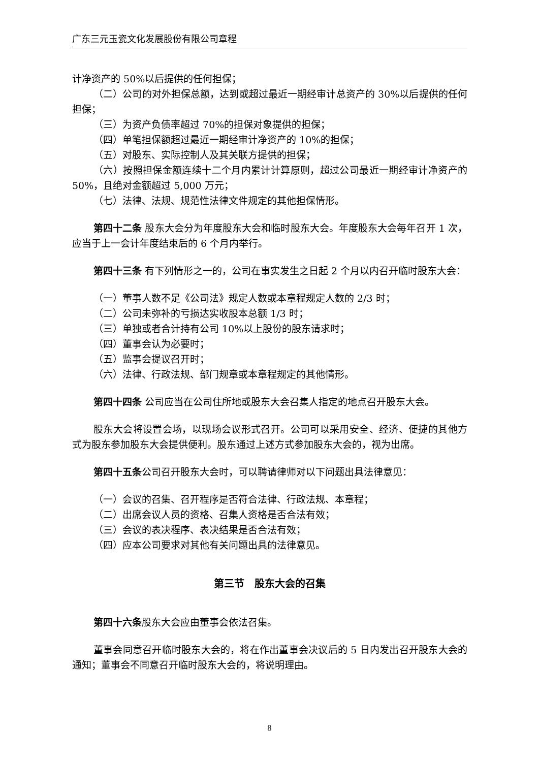广东三元玉瓷文化发展股份有限公司章程
计净资产的 50%以后提供的任何担保；
（二）公司的对外担保总额，达到或超过最近一期经审计总资产的 30%以后提供的任何担保；
（三）为资产负债率超过 70%的担保对象提供的担保；
（四）单笔担保额超过最近一期经审计净资产的 10%的担保；
（五）对股东、实际控制人及其关联方提供的担保；
（六）按照担保金额连续十二个月内累计计算原则，超过公司最近一期经审计净资产的 50%，且绝对金额超过 5,000 万元；
（七）法律、法规、规范性法律文件规定的其他担保情形。
第四十二条 股东大会分为年度股东大会和临时股东大会。年度股东大会每年召开 1 次，应当于上一会计年度结束后的 6 个月内举行。
第四十三条 有下列情形之一的，公司在事实发生之日起 2 个月以内召开临时股东大会：
（一）董事人数不足《公司法》规定人数或本章程规定人数的 2/3 时；
（二）公司未弥补的亏损达实收股本总额 1/3 时；
（三）单独或者合计持有公司 10%以上股份的股东请求时；
（四）董事会认为必要时；
（五）监事会提议召开时；
（六）法律、行政法规、部门规章或本章程规定的其他情形。
第四十四条 公司应当在公司住所地或股东大会召集人指定的地点召开股东大会。
股东大会将设置会场，以现场会议形式召开。公司可以采用安全、经济、便捷的其他方式为股东参加股东大会提供便利。股东通过上述方式参加股东大会的，视为出席。
第四十五条公司召开股东大会时，可以聘请律师对以下问题出具法律意见：
（一）会议的召集、召开程序是否符合法律、行政法规、本章程；
（二）出席会议人员的资格、召集人资格是否合法有效；
（三）会议的表决程序、表决结果是否合法有效；
（四）应本公司要求对其他有关问题出具的法律意见。
第三节　股东大会的召集
第四十六条股东大会应由董事会依法召集。
董事会同意召开临时股东大会的，将在作出董事会决议后的 5 日内发出召开股东大会的通知；董事会不同意召开临时股东大会的，将说明理由。
8